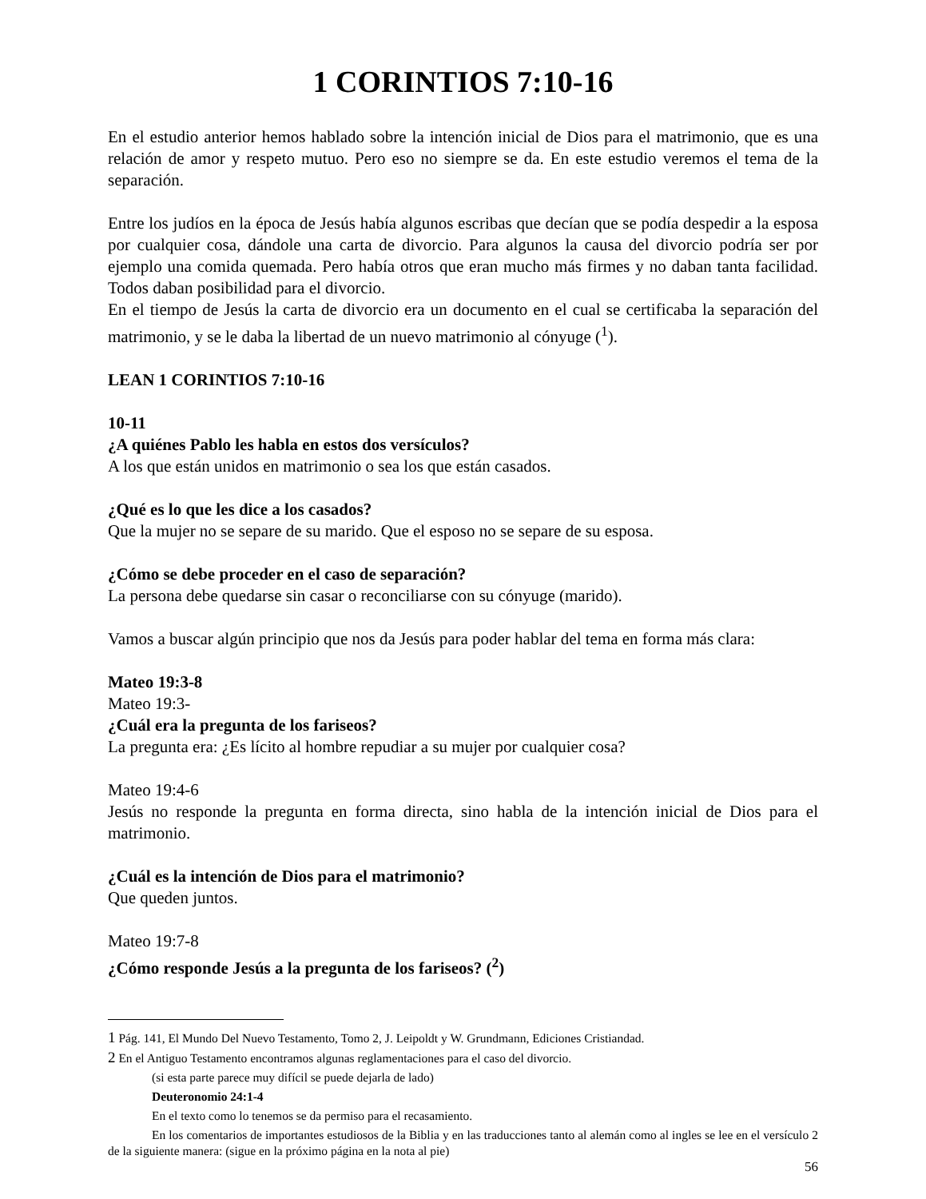1 CORINTIOS 7:10-16
En el estudio anterior hemos hablado sobre la intención inicial de Dios para el matrimonio, que es una relación de amor y respeto mutuo. Pero eso no siempre se da. En este estudio veremos el tema de la separación.
Entre los judíos en la época de Jesús había algunos escribas que decían que se podía despedir a la esposa por cualquier cosa, dándole una carta de divorcio. Para algunos la causa del divorcio podría ser por ejemplo una comida quemada. Pero había otros que eran mucho más firmes y no daban tanta facilidad. Todos daban posibilidad para el divorcio.
En el tiempo de Jesús la carta de divorcio era un documento en el cual se certificaba la separación del matrimonio, y se le daba la libertad de un nuevo matrimonio al cónyuge (<sup>1</sup>).
LEAN 1 CORINTIOS 7:10-16
10-11
¿A quiénes Pablo les habla en estos dos versículos?
A los que están unidos en matrimonio o sea los que están casados.
¿Qué es lo que les dice a los casados?
Que la mujer no se separe de su marido. Que el esposo no se separe de su esposa.
¿Cómo se debe proceder en el caso de separación?
La persona debe quedarse sin casar o reconciliarse con su cónyuge (marido).
Vamos a buscar algún principio que nos da Jesús para poder hablar del tema en forma más clara:
Mateo 19:3-8
Mateo 19:3-
¿Cuál era la pregunta de los fariseos?
La pregunta era: ¿Es lícito al hombre repudiar a su mujer por cualquier cosa?
Mateo 19:4-6
Jesús no responde la pregunta en forma directa, sino habla de la intención inicial de Dios para el matrimonio.
¿Cuál es la intención de Dios para el matrimonio?
Que queden juntos.
Mateo 19:7-8
¿Cómo responde Jesús a la pregunta de los fariseos? (<sup>2</sup>)
1 Pág. 141, El Mundo Del Nuevo Testamento, Tomo 2, J. Leipoldt y W. Grundmann, Ediciones Cristiandad.
2 En el Antiguo Testamento encontramos algunas reglamentaciones para el caso del divorcio.
(si esta parte parece muy difícil se puede dejarla de lado)
Deuteronomio 24:1-4
En el texto como lo tenemos se da permiso para el recasamiento.
En los comentarios de importantes estudiosos de la Biblia y en las traducciones tanto al alemán como al ingles se lee en el versículo 2 de la siguiente manera: (sigue en la próximo página en la nota al pie)
56